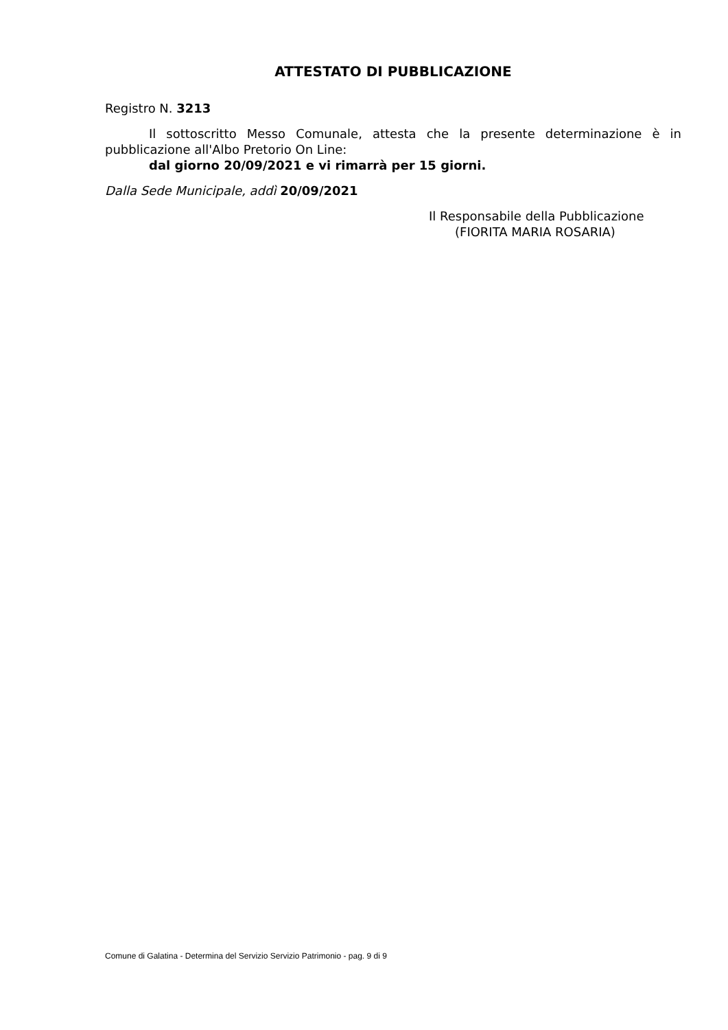ATTESTATO DI PUBBLICAZIONE
Registro N. 3213
Il sottoscritto Messo Comunale, attesta che la presente determinazione è in pubblicazione all'Albo Pretorio On Line:
dal giorno 20/09/2021 e vi rimarrà per 15 giorni.
Dalla Sede Municipale, addì 20/09/2021
Il Responsabile della Pubblicazione
(FIORITA MARIA ROSARIA)
Comune di Galatina - Determina del Servizio Servizio Patrimonio - pag. 9 di 9